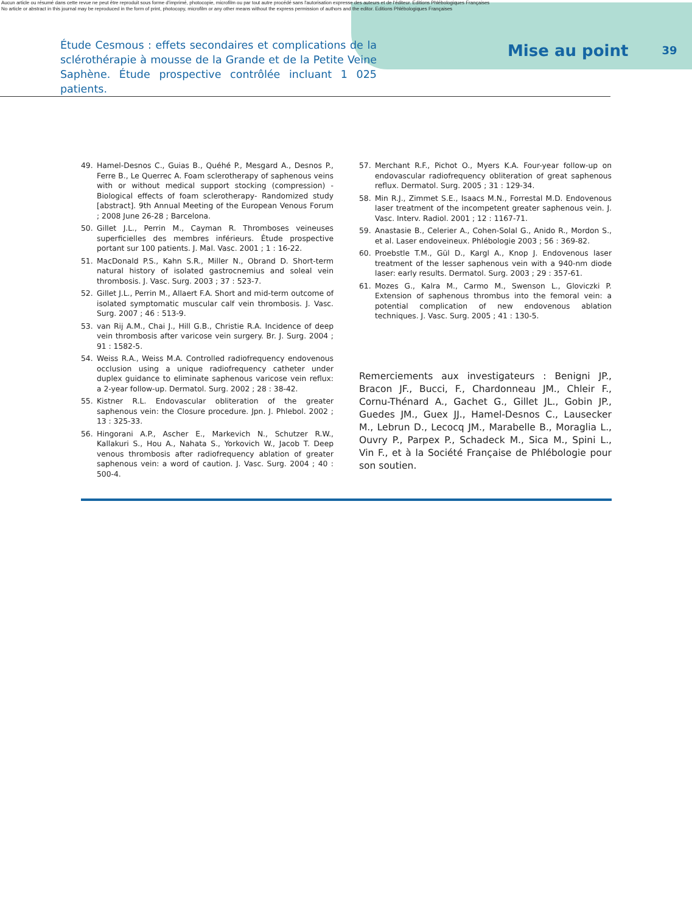Aucun article ou résumé dans cette revue ne peut être reproduit sous forme d'imprimé, photocopie, microfilm ou par tout autre procédé sans l'autorisation expresse des auteurs et de l'éditeur. Editions Phlébologiques Françaises
No article or abstract in this journal may be reproduced in the form of print, photocopy, microfilm or any other means without the express permission of authors and the editor. Editions Phlébologiques Françaises
Étude Cesmous : effets secondaires et complications de la sclérothérapie à mousse de la Grande et de la Petite Veine Saphène. Étude prospective contrôlée incluant 1 025 patients.
Mise au point
39
49. Hamel-Desnos C., Guias B., Quéhé P., Mesgard A., Desnos P., Ferre B., Le Querrec A. Foam sclerotherapy of saphenous veins with or without medical support stocking (compression) - Biological effects of foam sclerotherapy- Randomized study [abstract]. 9th Annual Meeting of the European Venous Forum ; 2008 June 26-28 ; Barcelona.
50. Gillet J.L., Perrin M., Cayman R. Thromboses veineuses superficielles des membres inférieurs. Étude prospective portant sur 100 patients. J. Mal. Vasc. 2001 ; 1 : 16-22.
51. MacDonald P.S., Kahn S.R., Miller N., Obrand D. Short-term natural history of isolated gastrocnemius and soleal vein thrombosis. J. Vasc. Surg. 2003 ; 37 : 523-7.
52. Gillet J.L., Perrin M., Allaert F.A. Short and mid-term outcome of isolated symptomatic muscular calf vein thrombosis. J. Vasc. Surg. 2007 ; 46 : 513-9.
53. van Rij A.M., Chai J., Hill G.B., Christie R.A. Incidence of deep vein thrombosis after varicose vein surgery. Br. J. Surg. 2004 ; 91 : 1582-5.
54. Weiss R.A., Weiss M.A. Controlled radiofrequency endovenous occlusion using a unique radiofrequency catheter under duplex guidance to eliminate saphenous varicose vein reflux: a 2-year follow-up. Dermatol. Surg. 2002 ; 28 : 38-42.
55. Kistner R.L. Endovascular obliteration of the greater saphenous vein: the Closure procedure. Jpn. J. Phlebol. 2002 ; 13 : 325-33.
56. Hingorani A.P., Ascher E., Markevich N., Schutzer R.W., Kallakuri S., Hou A., Nahata S., Yorkovich W., Jacob T. Deep venous thrombosis after radiofrequency ablation of greater saphenous vein: a word of caution. J. Vasc. Surg. 2004 ; 40 : 500-4.
57. Merchant R.F., Pichot O., Myers K.A. Four-year follow-up on endovascular radiofrequency obliteration of great saphenous reflux. Dermatol. Surg. 2005 ; 31 : 129-34.
58. Min R.J., Zimmet S.E., Isaacs M.N., Forrestal M.D. Endovenous laser treatment of the incompetent greater saphenous vein. J. Vasc. Interv. Radiol. 2001 ; 12 : 1167-71.
59. Anastasie B., Celerier A., Cohen-Solal G., Anido R., Mordon S., et al. Laser endoveineux. Phlébologie 2003 ; 56 : 369-82.
60. Proebstle T.M., Gül D., Kargl A., Knop J. Endovenous laser treatment of the lesser saphenous vein with a 940-nm diode laser: early results. Dermatol. Surg. 2003 ; 29 : 357-61.
61. Mozes G., Kalra M., Carmo M., Swenson L., Gloviczki P. Extension of saphenous thrombus into the femoral vein: a potential complication of new endovenous ablation techniques. J. Vasc. Surg. 2005 ; 41 : 130-5.
Remerciements aux investigateurs : Benigni JP., Bracon JF., Bucci, F., Chardonneau JM., Chleir F., Cornu-Thénard A., Gachet G., Gillet JL., Gobin JP., Guedes JM., Guex JJ., Hamel-Desnos C., Lausecker M., Lebrun D., Lecocq JM., Marabelle B., Moraglia L., Ouvry P., Parpex P., Schadeck M., Sica M., Spini L., Vin F., et à la Société Française de Phlébologie pour son soutien.